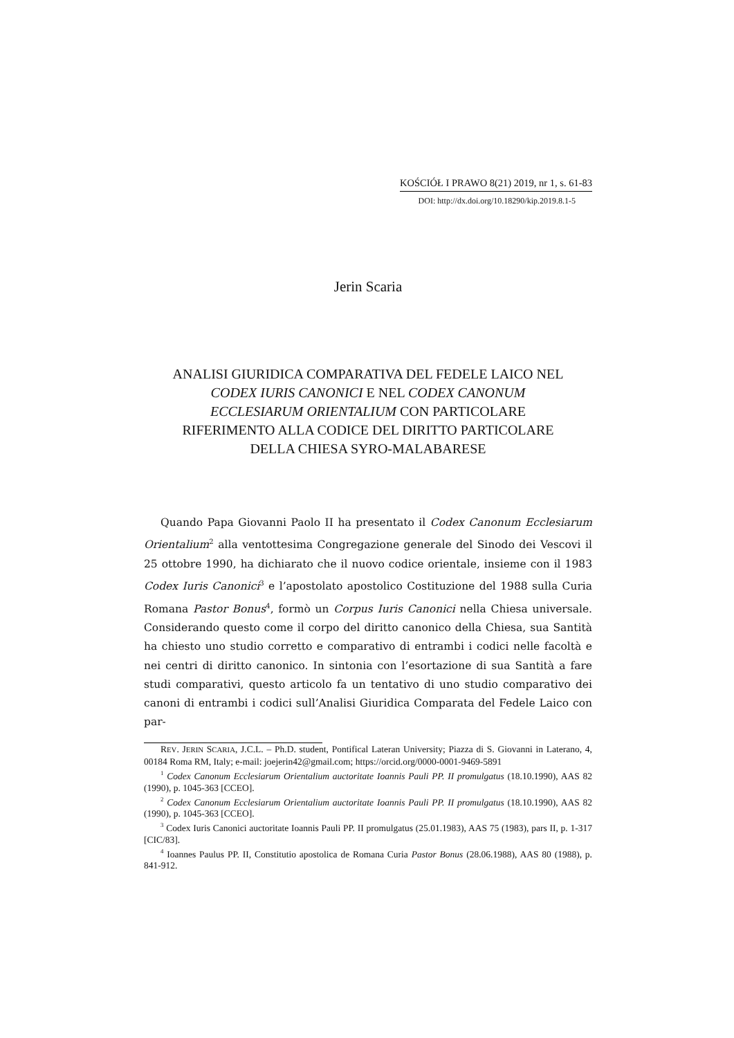KOŚCIÓŁ I PRAWO 8(21) 2019, nr 1, s. 61-83
DOI: http://dx.doi.org/10.18290/kip.2019.8.1-5
Jerin Scaria
ANALISI GIURIDICA COMPARATIVA DEL FEDELE LAICO NEL
CODEX IURIS CANONICI E NEL CODEX CANONUM
ECCLESIARUM ORIENTALIUM CON PARTICOLARE
RIFERIMENTO ALLA CODICE DEL DIRITTO PARTICOLARE
DELLA CHIESA SYRO-MALABARESE
Quando Papa Giovanni Paolo II ha presentato il Codex Canonum Ecclesiarum Orientalium<sup>2</sup> alla ventottesima Congregazione generale del Sinodo dei Vescovi il 25 ottobre 1990, ha dichiarato che il nuovo codice orientale, insieme con il 1983 Codex Iuris Canonici<sup>3</sup> e l’apostolato apostolico Costituzione del 1988 sulla Curia Romana Pastor Bonus<sup>4</sup>, formò un Corpus Iuris Canonici nella Chiesa universale. Considerando questo come il corpo del diritto canonico della Chiesa, sua Santità ha chiesto uno studio corretto e comparativo di entrambi i codici nelle facoltà e nei centri di diritto canonico. In sintonia con l’esortazione di sua Santità a fare studi comparativi, questo articolo fa un tentativo di uno studio comparativo dei canoni di entrambi i codici sull’Analisi Giuridica Comparata del Fedele Laico con par-
REV. JERIN SCARIA, J.C.L. – Ph.D. student, Pontifical Lateran University; Piazza di S. Giovanni in Laterano, 4, 00184 Roma RM, Italy; e-mail: joejerin42@gmail.com; https://orcid.org/0000-0001-9469-5891
<sup>1</sup> Codex Canonum Ecclesiarum Orientalium auctoritate Ioannis Pauli PP. II promulgatus (18.10.1990), AAS 82 (1990), p. 1045-363 [CCEO].
<sup>2</sup> Codex Canonum Ecclesiarum Orientalium auctoritate Ioannis Pauli PP. II promulgatus (18.10.1990), AAS 82 (1990), p. 1045-363 [CCEO].
<sup>3</sup> Codex Iuris Canonici auctoritate Ioannis Pauli PP. II promulgatus (25.01.1983), AAS 75 (1983), pars II, p. 1-317 [CIC/83].
<sup>4</sup> Ioannes Paulus PP. II, Constitutio apostolica de Romana Curia Pastor Bonus (28.06.1988), AAS 80 (1988), p. 841-912.